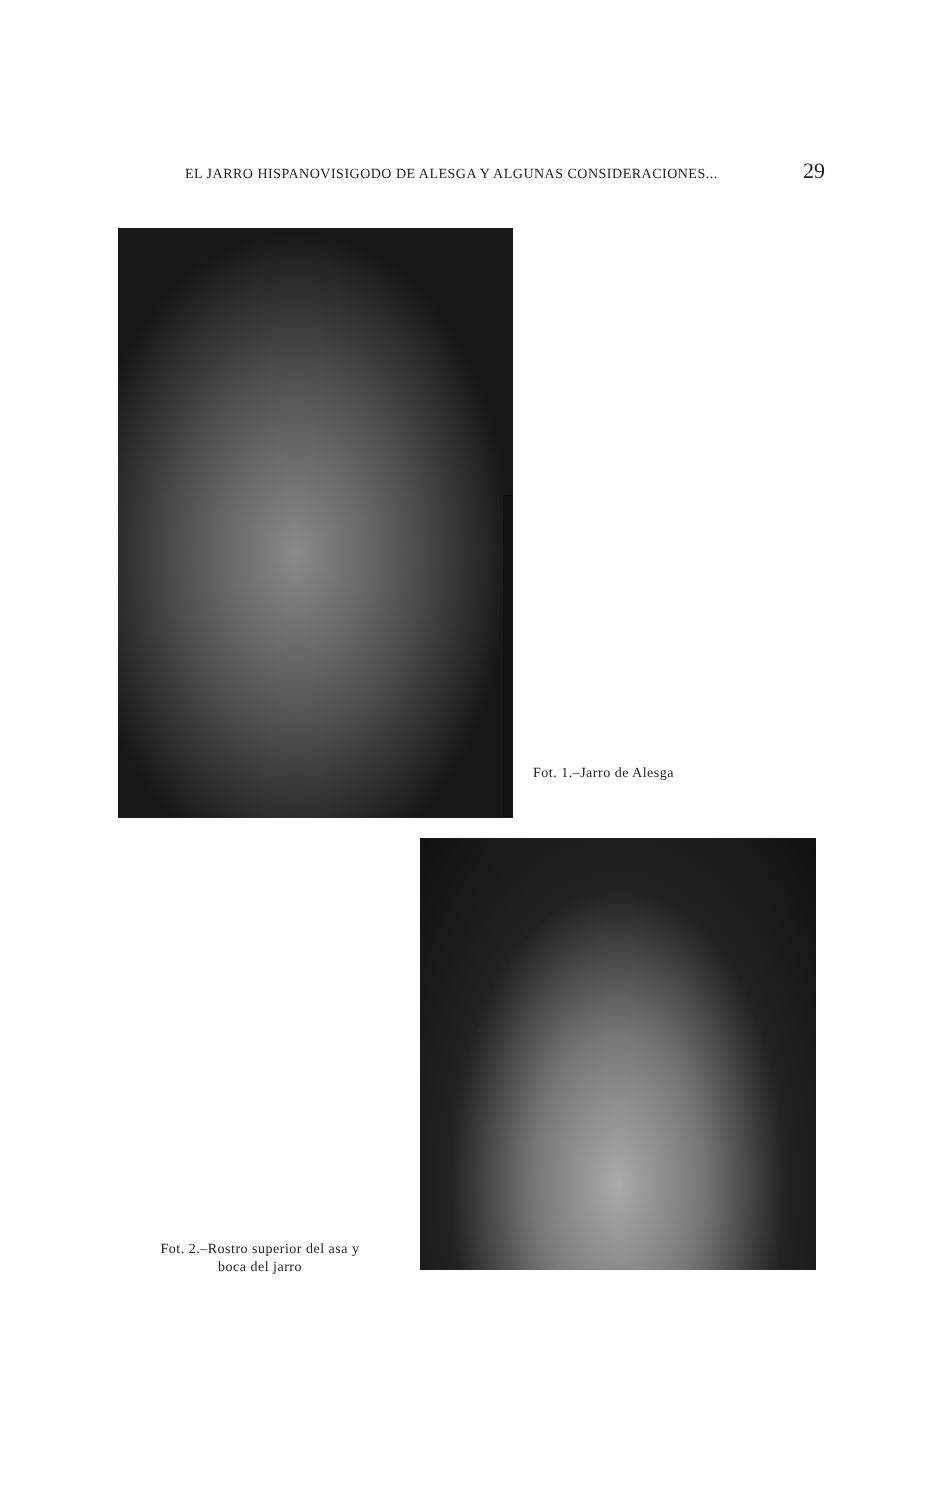EL JARRO HISPANOVISIGODO DE ALESGA Y ALGUNAS CONSIDERACIONES... 29
Fot. 1.–Jarro de Alesga
Fot. 2.–Rostro superior del asa y
boca del jarro